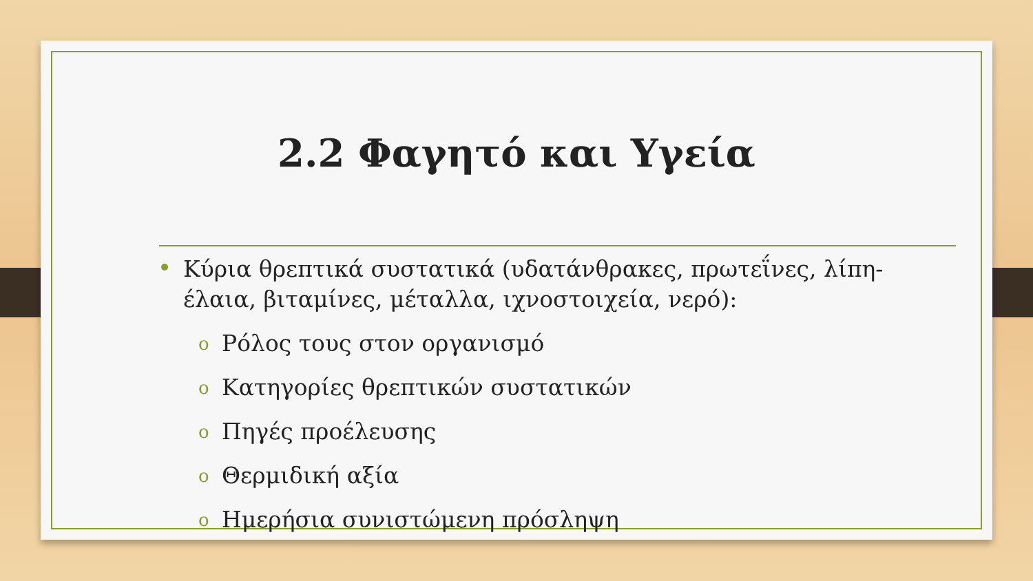2.2 Φαγητό και Υγεία
Κύρια θρεπτικά συστατικά (υδατάνθρακες, πρωτεΐνες, λίπη-έλαια, βιταμίνες, μέταλλα, ιχνοστοιχεία, νερό):
o Ρόλος τους στον οργανισμό
o Κατηγορίες θρεπτικών συστατικών
o Πηγές προέλευσης
o Θερμιδική αξία
o Ημερήσια συνιστώμενη πρόσληψη